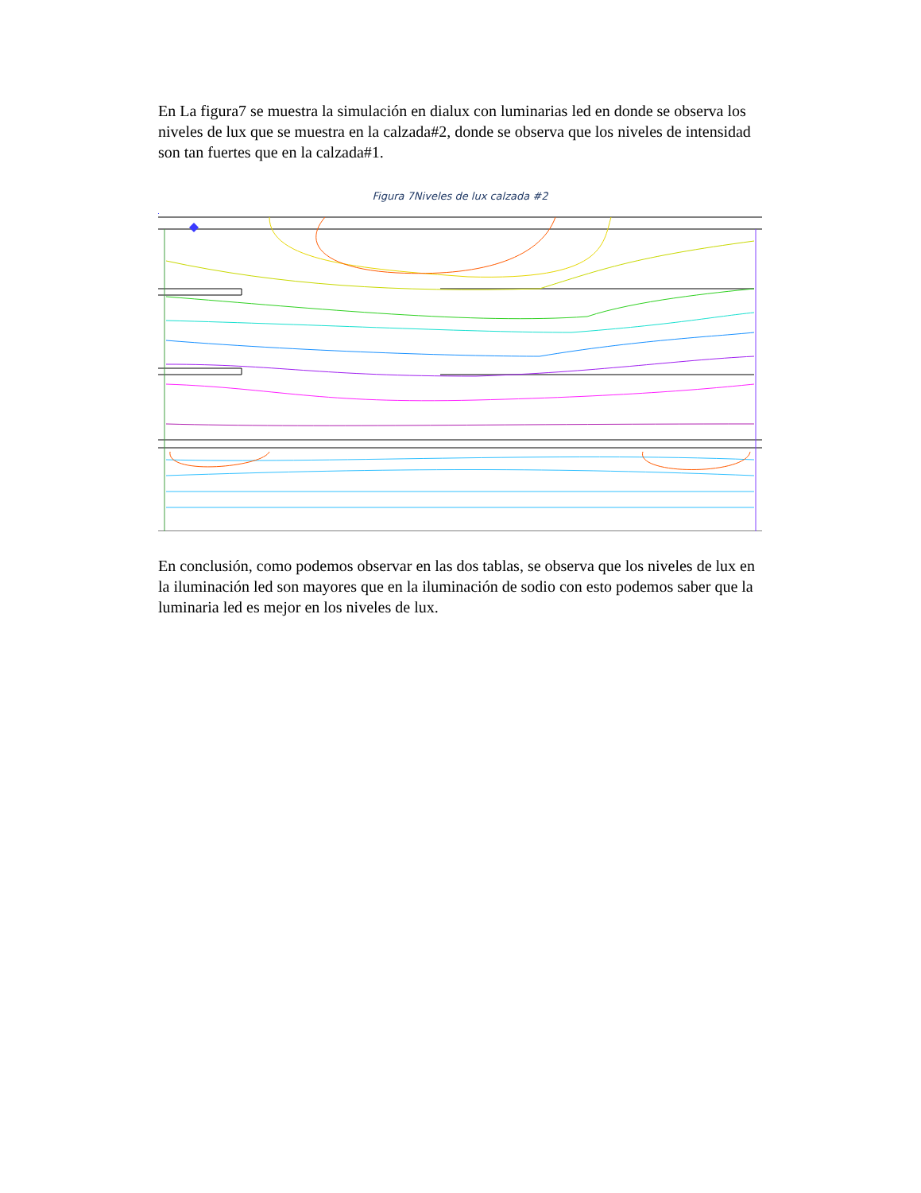En La figura7 se muestra la simulación en dialux con luminarias led en donde se observa los niveles de lux que se muestra en la calzada#2, donde se observa que los niveles de intensidad son tan fuertes que en la calzada#1.
Figura 7Niveles de lux calzada #2
En conclusión, como podemos observar en las dos tablas, se observa que los niveles de lux en la iluminación led son mayores que en la iluminación de sodio con esto podemos saber que la luminaria led es mejor en los niveles de lux.